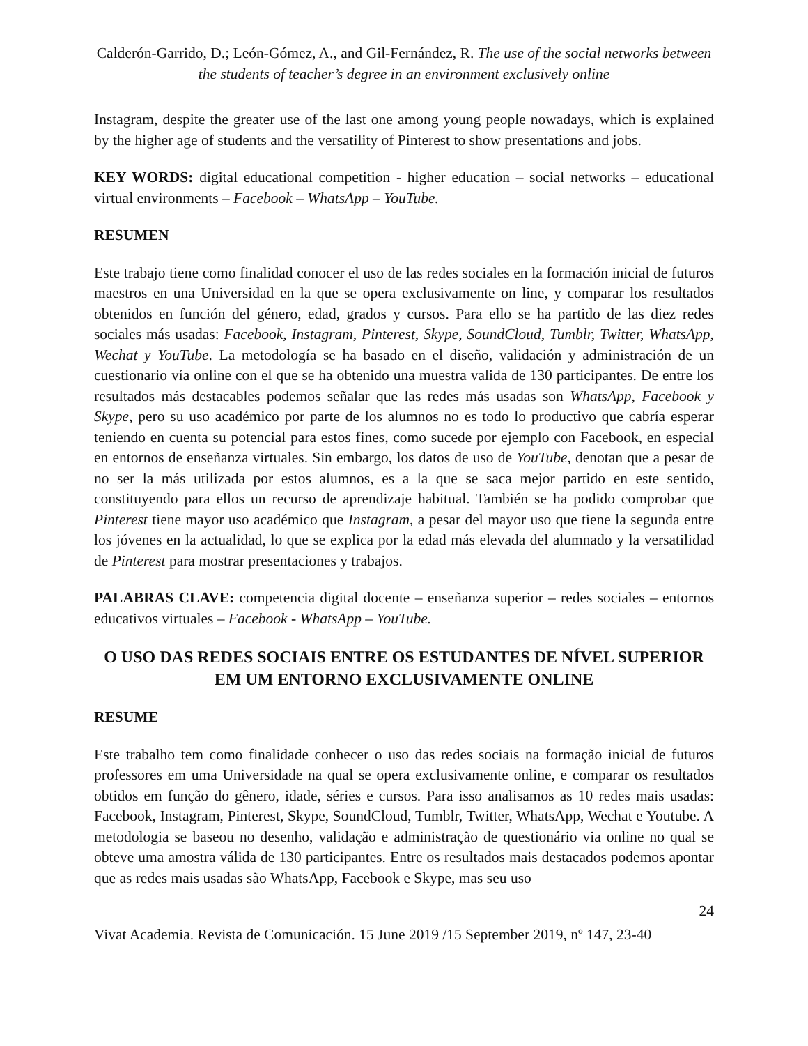Calderón-Garrido, D.; León-Gómez, A., and Gil-Fernández, R. The use of the social networks between the students of teacher’s degree in an environment exclusively online
Instagram, despite the greater use of the last one among young people nowadays, which is explained by the higher age of students and the versatility of Pinterest to show presentations and jobs.
KEY WORDS: digital educational competition - higher education – social networks – educational virtual environments – Facebook – WhatsApp – YouTube.
RESUMEN
Este trabajo tiene como finalidad conocer el uso de las redes sociales en la formación inicial de futuros maestros en una Universidad en la que se opera exclusivamente on line, y comparar los resultados obtenidos en función del género, edad, grados y cursos. Para ello se ha partido de las diez redes sociales más usadas: Facebook, Instagram, Pinterest, Skype, SoundCloud, Tumblr, Twitter, WhatsApp, Wechat y YouTube. La metodología se ha basado en el diseño, validación y administración de un cuestionario vía online con el que se ha obtenido una muestra valida de 130 participantes. De entre los resultados más destacables podemos señalar que las redes más usadas son WhatsApp, Facebook y Skype, pero su uso académico por parte de los alumnos no es todo lo productivo que cabría esperar teniendo en cuenta su potencial para estos fines, como sucede por ejemplo con Facebook, en especial en entornos de enseñanza virtuales. Sin embargo, los datos de uso de YouTube, denotan que a pesar de no ser la más utilizada por estos alumnos, es a la que se saca mejor partido en este sentido, constituyendo para ellos un recurso de aprendizaje habitual. También se ha podido comprobar que Pinterest tiene mayor uso académico que Instagram, a pesar del mayor uso que tiene la segunda entre los jóvenes en la actualidad, lo que se explica por la edad más elevada del alumnado y la versatilidad de Pinterest para mostrar presentaciones y trabajos.
PALABRAS CLAVE: competencia digital docente – enseñanza superior – redes sociales – entornos educativos virtuales – Facebook - WhatsApp – YouTube.
O USO DAS REDES SOCIAIS ENTRE OS ESTUDANTES DE NÍVEL SUPERIOR EM UM ENTORNO EXCLUSIVAMENTE ONLINE
RESUME
Este trabalho tem como finalidade conhecer o uso das redes sociais na formação inicial de futuros professores em uma Universidade na qual se opera exclusivamente online, e comparar os resultados obtidos em função do gênero, idade, séries e cursos. Para isso analisamos as 10 redes mais usadas: Facebook, Instagram, Pinterest, Skype, SoundCloud, Tumblr, Twitter, WhatsApp, Wechat e Youtube. A metodologia se baseou no desenho, validação e administração de questionário via online no qual se obteve uma amostra válida de 130 participantes. Entre os resultados mais destacados podemos apontar que as redes mais usadas são WhatsApp, Facebook e Skype, mas seu uso
24
Vivat Academia. Revista de Comunicación. 15 June 2019 /15 September 2019, nº 147, 23-40